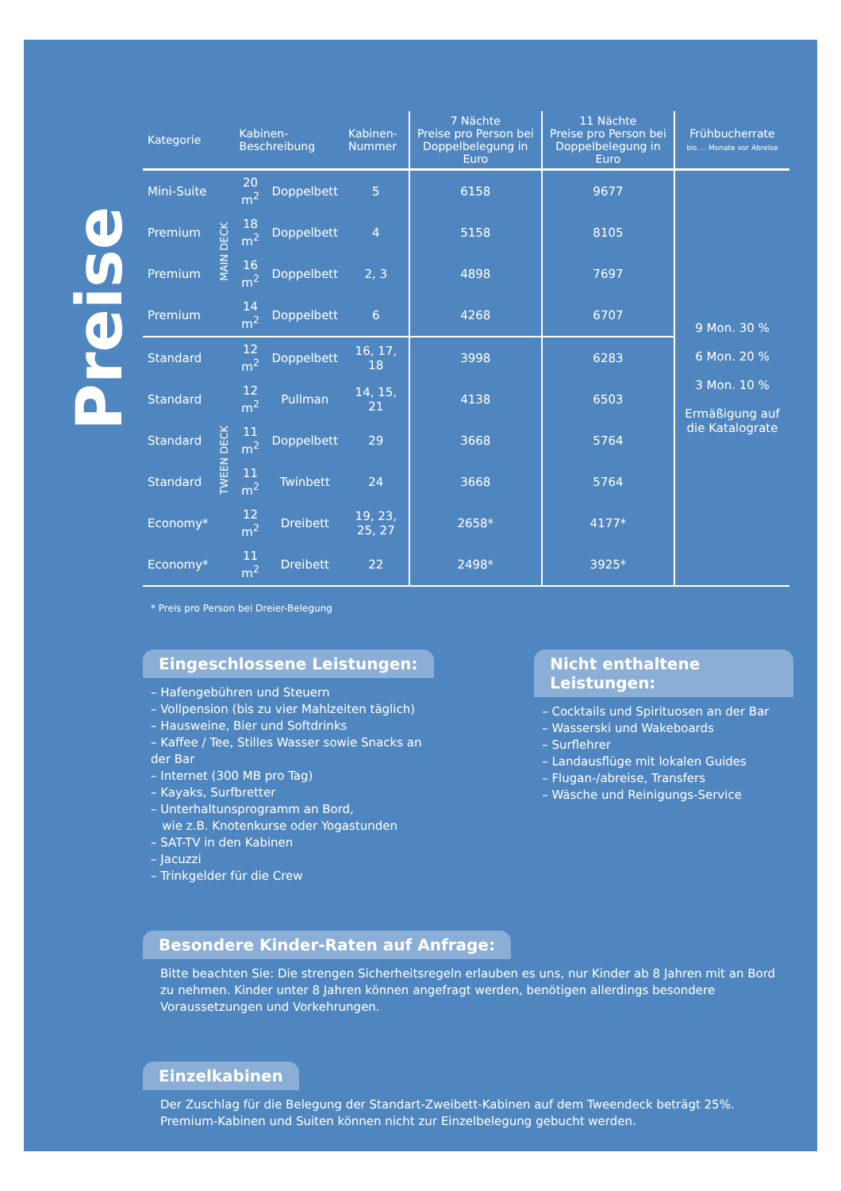Preise
| Kategorie | | Kabinen-Beschreibung | | Kabinen- Nummer | 7 Nächte Preise pro Person bei Doppelbelegung in Euro | 11 Nächte Preise pro Person bei Doppelbelegung in Euro | Frühbucherrate bis … Monate vor Abreise |
| --- | --- | --- | --- | --- | --- | --- | --- |
| Mini-Suite | MAIN DECK | 20 m<sup>2</sup> | Doppelbett | 5 | 6158 | 9677 | 9 Mon. 30 % 6 Mon. 20 % 3 Mon. 10 % Ermäßigung auf die Katalograte |
| Premium | | 18 m<sup>2</sup> | Doppelbett | 4 | 5158 | 8105 | |
| Premium | | 16 m<sup>2</sup> | Doppelbett | 2, 3 | 4898 | 7697 | |
| Premium | | 14 m<sup>2</sup> | Doppelbett | 6 | 4268 | 6707 | |
| Standard | TWEEN DECK | 12 m<sup>2</sup> | Doppelbett | 16, 17, 18 | 3998 | 6283 | |
| Standard | | 12 m<sup>2</sup> | Pullman | 14, 15, 21 | 4138 | 6503 | |
| Standard | | 11 m<sup>2</sup> | Doppelbett | 29 | 3668 | 5764 | |
| Standard | | 11 m<sup>2</sup> | Twinbett | 24 | 3668 | 5764 | |
| Economy* | | 12 m<sup>2</sup> | Dreibett | 19, 23, 25, 27 | 2658* | 4177* | |
| Economy* | | 11 m<sup>2</sup> | Dreibett | 22 | 2498* | 3925* | |
* Preis pro Person bei Dreier-Belegung
Eingeschlossene Leistungen:
– Hafengebühren und Steuern
– Vollpension (bis zu vier Mahlzeiten täglich)
– Hausweine, Bier und Softdrinks
– Kaffee / Tee, Stilles Wasser sowie Snacks an der Bar
– Internet (300 MB pro Tag)
– Kayaks, Surfbretter
– Unterhaltunsprogramm an Bord,
wie z.B. Knotenkurse oder Yogastunden
– SAT-TV in den Kabinen
– Jacuzzi
– Trinkgelder für die Crew
Nicht enthaltene Leistungen:
– Cocktails und Spirituosen an der Bar
– Wasserski und Wakeboards
– Surflehrer
– Landausflüge mit lokalen Guides
– Flugan-/abreise, Transfers
– Wäsche und Reinigungs-Service
Besondere Kinder-Raten auf Anfrage:
Bitte beachten Sie: Die strengen Sicherheitsregeln erlauben es uns, nur Kinder ab 8 Jahren mit an Bord zu nehmen. Kinder unter 8 Jahren können angefragt werden, benötigen allerdings besondere Voraussetzungen und Vorkehrungen.
Einzelkabinen
Der Zuschlag für die Belegung der Standart-Zweibett-Kabinen auf dem Tweendeck beträgt 25%. Premium-Kabinen und Suiten können nicht zur Einzelbelegung gebucht werden.